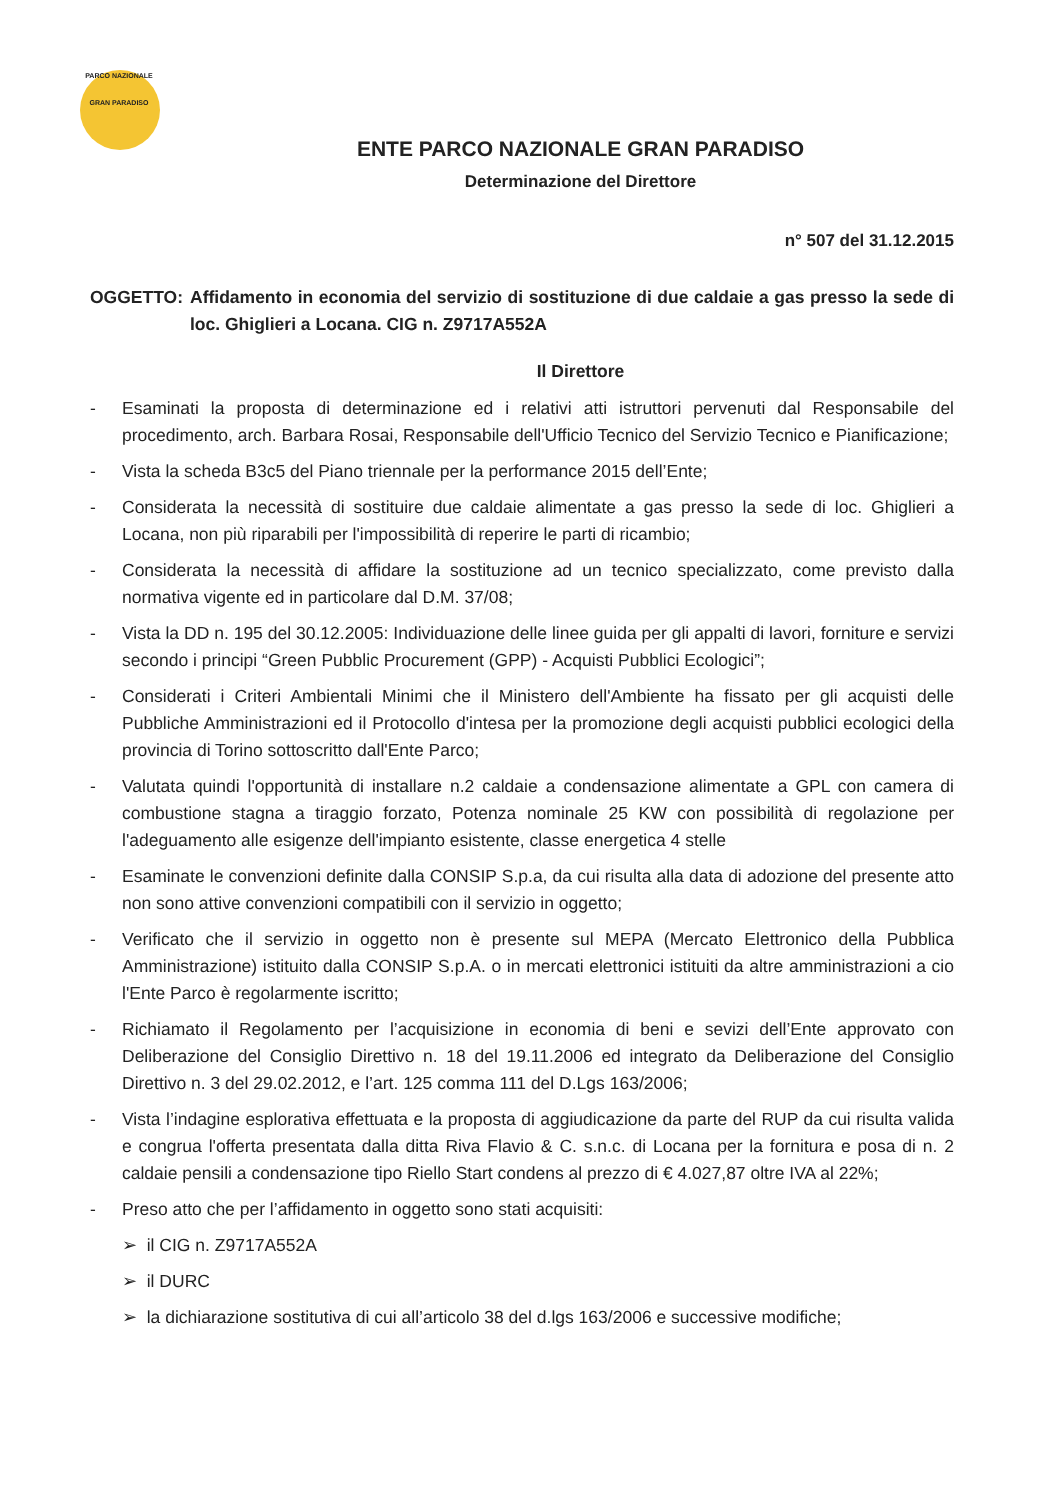PARCO NAZIONALE GRAN PARADISO
ENTE PARCO NAZIONALE GRAN PARADISO
Determinazione del Direttore
n° 507 del 31.12.2015
OGGETTO: Affidamento in economia del servizio di sostituzione di due caldaie a gas presso la sede di loc. Ghiglieri a Locana. CIG n. Z9717A552A
Il Direttore
- Esaminati la proposta di determinazione ed i relativi atti istruttori pervenuti dal Responsabile del procedimento, arch. Barbara Rosai, Responsabile dell'Ufficio Tecnico del Servizio Tecnico e Pianificazione;
- Vista la scheda B3c5 del Piano triennale per la performance 2015 dell’Ente;
- Considerata la necessità di sostituire due caldaie alimentate a gas presso la sede di loc. Ghiglieri a Locana, non più riparabili per l'impossibilità di reperire le parti di ricambio;
- Considerata la necessità di affidare la sostituzione ad un tecnico specializzato, come previsto dalla normativa vigente ed in particolare dal D.M. 37/08;
- Vista la DD n. 195 del 30.12.2005: Individuazione delle linee guida per gli appalti di lavori, forniture e servizi secondo i principi “Green Pubblic Procurement (GPP) - Acquisti Pubblici Ecologici”;
- Considerati i Criteri Ambientali Minimi che il Ministero dell'Ambiente ha fissato per gli acquisti delle Pubbliche Amministrazioni ed il Protocollo d'intesa per la promozione degli acquisti pubblici ecologici della provincia di Torino sottoscritto dall'Ente Parco;
- Valutata quindi l'opportunità di installare n.2 caldaie a condensazione alimentate a GPL con camera di combustione stagna a tiraggio forzato, Potenza nominale 25 KW con possibilità di regolazione per l'adeguamento alle esigenze dell'impianto esistente, classe energetica 4 stelle
- Esaminate le convenzioni definite dalla CONSIP S.p.a, da cui risulta alla data di adozione del presente atto non sono attive convenzioni compatibili con il servizio in oggetto;
- Verificato che il servizio in oggetto non è presente sul MEPA (Mercato Elettronico della Pubblica Amministrazione) istituito dalla CONSIP S.p.A. o in mercati elettronici istituiti da altre amministrazioni a cio l'Ente Parco è regolarmente iscritto;
- Richiamato il Regolamento per l’acquisizione in economia di beni e sevizi dell’Ente approvato con Deliberazione del Consiglio Direttivo n. 18 del 19.11.2006 ed integrato da Deliberazione del Consiglio Direttivo n. 3 del 29.02.2012, e l’art. 125 comma 111 del D.Lgs 163/2006;
- Vista l’indagine esplorativa effettuata e la proposta di aggiudicazione da parte del RUP da cui risulta valida e congrua l'offerta presentata dalla ditta Riva Flavio & C. s.n.c. di Locana per la fornitura e posa di n. 2 caldaie pensili a condensazione tipo Riello Start condens al prezzo di € 4.027,87 oltre IVA al 22%;
- Preso atto che per l’affidamento in oggetto sono stati acquisiti:
➢ il CIG n. Z9717A552A
➢ il DURC
➢ la dichiarazione sostitutiva di cui all’articolo 38 del d.lgs 163/2006 e successive modifiche;